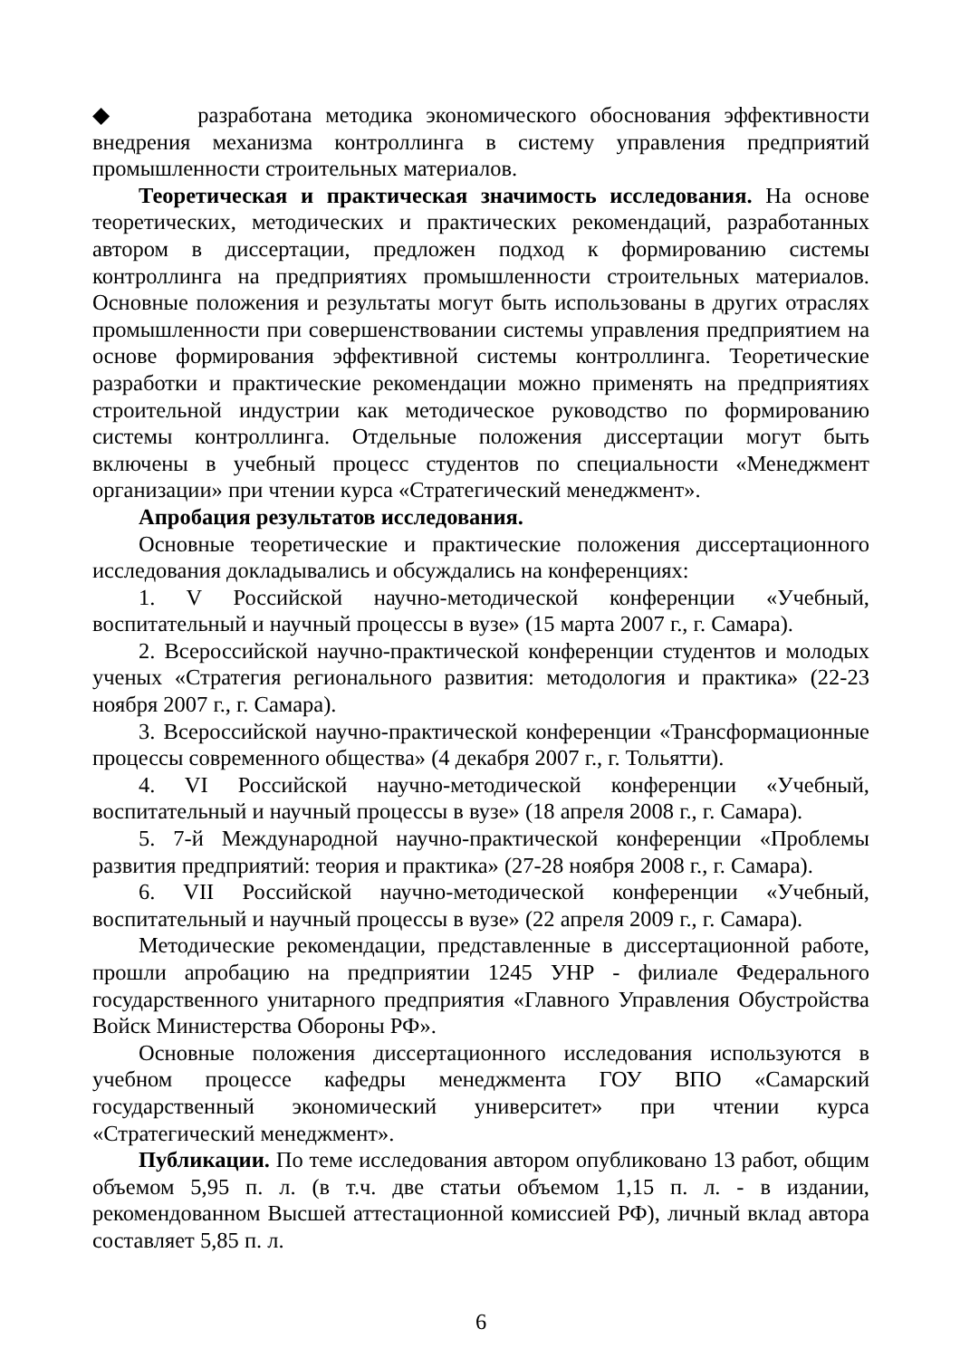◆ разработана методика экономического обоснования эффективности внедрения механизма контроллинга в систему управления предприятий промышленности строительных материалов.
Теоретическая и практическая значимость исследования. На основе теоретических, методических и практических рекомендаций, разработанных автором в диссертации, предложен подход к формированию системы контроллинга на предприятиях промышленности строительных материалов. Основные положения и результаты могут быть использованы в других отраслях промышленности при совершенствовании системы управления предприятием на основе формирования эффективной системы контроллинга. Теоретические разработки и практические рекомендации можно применять на предприятиях строительной индустрии как методическое руководство по формированию системы контроллинга. Отдельные положения диссертации могут быть включены в учебный процесс студентов по специальности «Менеджмент организации» при чтении курса «Стратегический менеджмент».
Апробация результатов исследования.
Основные теоретические и практические положения диссертационного исследования докладывались и обсуждались на конференциях:
1. V Российской научно-методической конференции «Учебный, воспитательный и научный процессы в вузе» (15 марта 2007 г., г. Самара).
2. Всероссийской научно-практической конференции студентов и молодых ученых «Стратегия регионального развития: методология и практика» (22-23 ноября 2007 г., г. Самара).
3. Всероссийской научно-практической конференции «Трансформационные процессы современного общества» (4 декабря 2007 г., г. Тольятти).
4. VI Российской научно-методической конференции «Учебный, воспитательный и научный процессы в вузе» (18 апреля 2008 г., г. Самара).
5. 7-й Международной научно-практической конференции «Проблемы развития предприятий: теория и практика» (27-28 ноября 2008 г., г. Самара).
6. VII Российской научно-методической конференции «Учебный, воспитательный и научный процессы в вузе» (22 апреля 2009 г., г. Самара).
Методические рекомендации, представленные в диссертационной работе, прошли апробацию на предприятии 1245 УНР - филиале Федерального государственного унитарного предприятия «Главного Управления Обустройства Войск Министерства Обороны РФ».
Основные положения диссертационного исследования используются в учебном процессе кафедры менеджмента ГОУ ВПО «Самарский государственный экономический университет» при чтении курса «Стратегический менеджмент».
Публикации. По теме исследования автором опубликовано 13 работ, общим объемом 5,95 п. л. (в т.ч. две статьи объемом 1,15 п. л. - в издании, рекомендованном Высшей аттестационной комиссией РФ), личный вклад автора составляет 5,85 п. л.
6